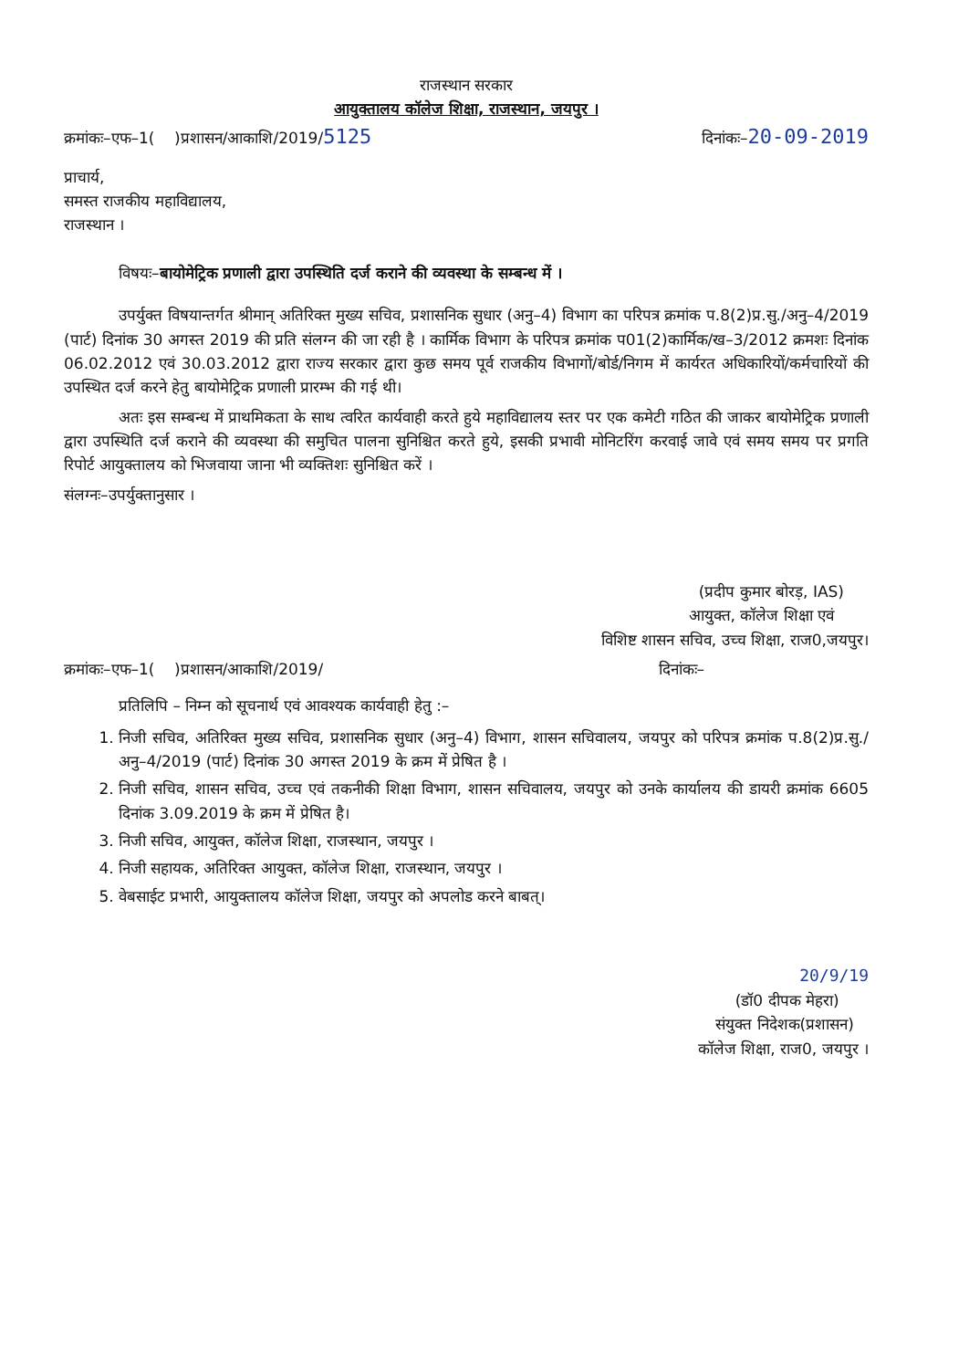राजस्थान सरकार
आयुक्तालय कॉलेज शिक्षा, राजस्थान, जयपुर ।
क्रमांकः–एफ–1( )प्रशासन/आकाशि/2019/5125 दिनांकः–20-09-2019
प्राचार्य,
समस्त राजकीय महाविद्यालय,
राजस्थान ।
विषयः–बायोमेट्रिक प्रणाली द्वारा उपस्थिति दर्ज कराने की व्यवस्था के सम्बन्ध में ।
उपर्युक्त विषयान्तर्गत श्रीमान् अतिरिक्त मुख्य सचिव, प्रशासनिक सुधार (अनु–4) विभाग का परिपत्र क्रमांक प.8(2)प्र.सु./अनु–4/2019 (पार्ट) दिनांक 30 अगस्त 2019 की प्रति संलग्न की जा रही है । कार्मिक विभाग के परिपत्र क्रमांक प01(2)कार्मिक/ख–3/2012 क्रमशः दिनांक 06.02.2012 एवं 30.03.2012 द्वारा राज्य सरकार द्वारा कुछ समय पूर्व राजकीय विभागों/बोर्ड/निगम में कार्यरत अधिकारियों/कर्मचारियों की उपस्थित दर्ज करने हेतु बायोमेट्रिक प्रणाली प्रारम्भ की गई थी।
अतः इस सम्बन्ध में प्राथमिकता के साथ त्वरित कार्यवाही करते हुये महाविद्यालय स्तर पर एक कमेटी गठित की जाकर बायोमेट्रिक प्रणाली द्वारा उपस्थिति दर्ज कराने की व्यवस्था की समुचित पालना सुनिश्चित करते हुये, इसकी प्रभावी मोनिटरिंग करवाई जावे एवं समय समय पर प्रगति रिपोर्ट आयुक्तालय को भिजवाया जाना भी व्यक्तिशः सुनिश्चित करें ।
संलग्नः–उपर्युक्तानुसार ।
(प्रदीप कुमार बोरड़, IAS)
आयुक्त, कॉलेज शिक्षा एवं
विशिष्ट शासन सचिव, उच्च शिक्षा, राज0,जयपुर।
क्रमांकः–एफ–1( )प्रशासन/आकाशि/2019/ दिनांकः–
प्रतिलिपि – निम्न को सूचनार्थ एवं आवश्यक कार्यवाही हेतु :–
1. निजी सचिव, अतिरिक्त मुख्य सचिव, प्रशासनिक सुधार (अनु–4) विभाग, शासन सचिवालय, जयपुर को परिपत्र क्रमांक प.8(2)प्र.सु./अनु–4/2019 (पार्ट) दिनांक 30 अगस्त 2019 के क्रम में प्रेषित है ।
2. निजी सचिव, शासन सचिव, उच्च एवं तकनीकी शिक्षा विभाग, शासन सचिवालय, जयपुर को उनके कार्यालय की डायरी क्रमांक 6605 दिनांक 3.09.2019 के क्रम में प्रेषित है।
3. निजी सचिव, आयुक्त, कॉलेज शिक्षा, राजस्थान, जयपुर ।
4. निजी सहायक, अतिरिक्त आयुक्त, कॉलेज शिक्षा, राजस्थान, जयपुर ।
5. वेबसाईट प्रभारी, आयुक्तालय कॉलेज शिक्षा, जयपुर को अपलोड करने बाबत्।
20/9/19
(डॉ0 दीपक मेहरा)
संयुक्त निदेशक(प्रशासन)
कॉलेज शिक्षा, राज0, जयपुर ।